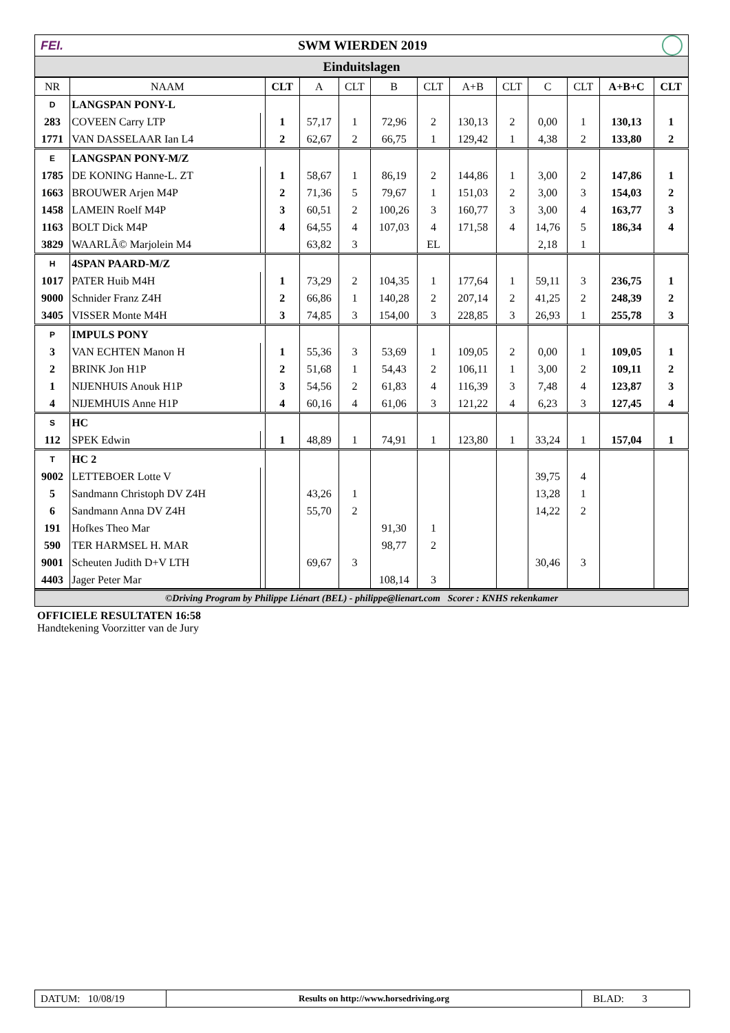FEI. SWM WIERDEN 2019
Einduitslagen
| NR | NAAM | | CLT | A | CLT | B | CLT | A+B | CLT | C | CLT | A+B+C | CLT |
| --- | --- | --- | --- | --- | --- | --- | --- | --- | --- | --- | --- | --- | --- |
| D | LANGSPAN PONY-L | | | | | | | | | | | | |
| 283 | COVEEN Carry LTP | | 1 | 57,17 | 1 | 72,96 | 2 | 130,13 | 2 | 0,00 | 1 | 130,13 | 1 |
| 1771 | VAN DASSELAAR Ian L4 | | 2 | 62,67 | 2 | 66,75 | 1 | 129,42 | 1 | 4,38 | 2 | 133,80 | 2 |
| E | LANGSPAN PONY-M/Z | | | | | | | | | | | | |
| 1785 | DE KONING Hanne-L. ZT | | 1 | 58,67 | 1 | 86,19 | 2 | 144,86 | 1 | 3,00 | 2 | 147,86 | 1 |
| 1663 | BROUWER Arjen M4P | | 2 | 71,36 | 5 | 79,67 | 1 | 151,03 | 2 | 3,00 | 3 | 154,03 | 2 |
| 1458 | LAMEIN Roelf M4P | | 3 | 60,51 | 2 | 100,26 | 3 | 160,77 | 3 | 3,00 | 4 | 163,77 | 3 |
| 1163 | BOLT Dick M4P | | 4 | 64,55 | 4 | 107,03 | 4 | 171,58 | 4 | 14,76 | 5 | 186,34 | 4 |
| 3829 | WAARLÃ© Marjolein M4 | | | 63,82 | 3 | | EL | | | 2,18 | 1 | | |
| H | 4SPAN PAARD-M/Z | | | | | | | | | | | | |
| 1017 | PATER Huib M4H | | 1 | 73,29 | 2 | 104,35 | 1 | 177,64 | 1 | 59,11 | 3 | 236,75 | 1 |
| 9000 | Schnider Franz Z4H | | 2 | 66,86 | 1 | 140,28 | 2 | 207,14 | 2 | 41,25 | 2 | 248,39 | 2 |
| 3405 | VISSER Monte M4H | | 3 | 74,85 | 3 | 154,00 | 3 | 228,85 | 3 | 26,93 | 1 | 255,78 | 3 |
| P | IMPULS PONY | | | | | | | | | | | | |
| 3 | VAN ECHTEN Manon H | | 1 | 55,36 | 3 | 53,69 | 1 | 109,05 | 2 | 0,00 | 1 | 109,05 | 1 |
| 2 | BRINK Jon H1P | | 2 | 51,68 | 1 | 54,43 | 2 | 106,11 | 1 | 3,00 | 2 | 109,11 | 2 |
| 1 | NIJENHUIS Anouk H1P | | 3 | 54,56 | 2 | 61,83 | 4 | 116,39 | 3 | 7,48 | 4 | 123,87 | 3 |
| 4 | NIJEMHUIS Anne H1P | | 4 | 60,16 | 4 | 61,06 | 3 | 121,22 | 4 | 6,23 | 3 | 127,45 | 4 |
| S | HC | | | | | | | | | | | | |
| 112 | SPEK Edwin | | 1 | 48,89 | 1 | 74,91 | 1 | 123,80 | 1 | 33,24 | 1 | 157,04 | 1 |
| T | HC 2 | | | | | | | | | | | | |
| 9002 | LETTEBOER Lotte V | | | | | | | | | 39,75 | 4 | | |
| 5 | Sandmann Christoph DV Z4H | | | 43,26 | 1 | | | | | 13,28 | 1 | | |
| 6 | Sandmann Anna DV Z4H | | | 55,70 | 2 | | | | | 14,22 | 2 | | |
| 191 | Hofkes Theo Mar | | | | | 91,30 | 1 | | | | | | |
| 590 | TER HARMSEL H. MAR | | | | | 98,77 | 2 | | | | | | |
| 9001 | Scheuten Judith D+V LTH | | | 69,67 | 3 | | | | | 30,46 | 3 | | |
| 4403 | Jager Peter Mar | | | | | 108,14 | 3 | | | | | | |
©Driving Program by Philippe Liénart (BEL) - philippe@lienart.com Scorer : KNHS rekenkamer
OFFICIELE RESULTATEN 16:58
Handtekening Voorzitter van de Jury
DATUM: 10/08/19
Results on http://www.horsedriving.org
BLAD: 3